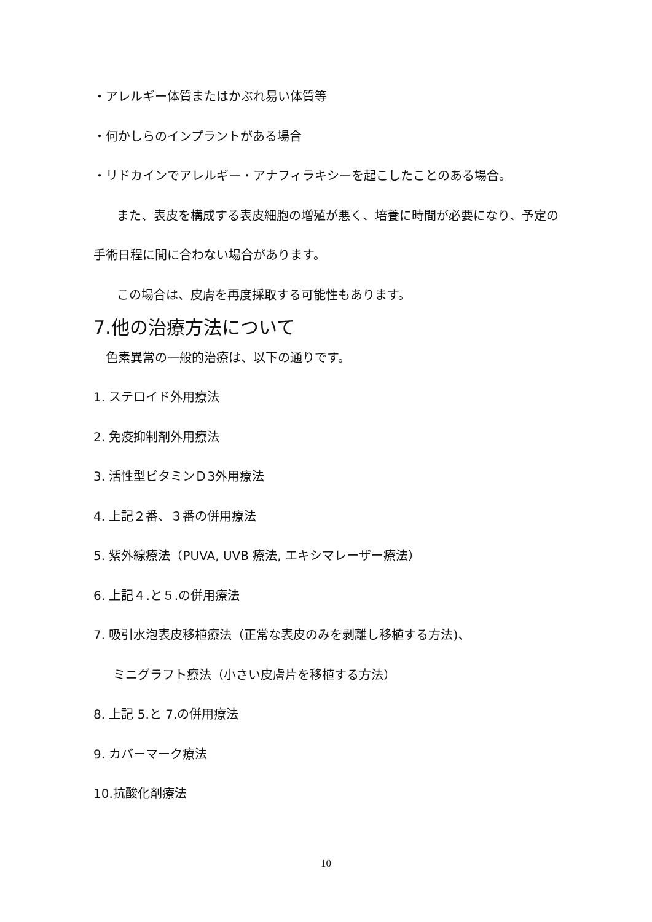・アレルギー体質またはかぶれ易い体質等
・何かしらのインプラントがある場合
・リドカインでアレルギー・アナフィラキシーを起こしたことのある場合。
また、表皮を構成する表皮細胞の増殖が悪く、培養に時間が必要になり、予定の
手術日程に間に合わない場合があります。
この場合は、皮膚を再度採取する可能性もあります。
7.他の治療方法について
色素異常の一般的治療は、以下の通りです。
1. ステロイド外用療法
2. 免疫抑制剤外用療法
3. 活性型ビタミンＤ3外用療法
4. 上記２番、３番の併用療法
5. 紫外線療法（PUVA, UVB 療法, エキシマレーザー療法）
6. 上記４.と５.の併用療法
7. 吸引水泡表皮移植療法（正常な表皮のみを剥離し移植する方法)、
ミニグラフト療法（小さい皮膚片を移植する方法）
8. 上記 5.と 7.の併用療法
9. カバーマーク療法
10.抗酸化剤療法
10